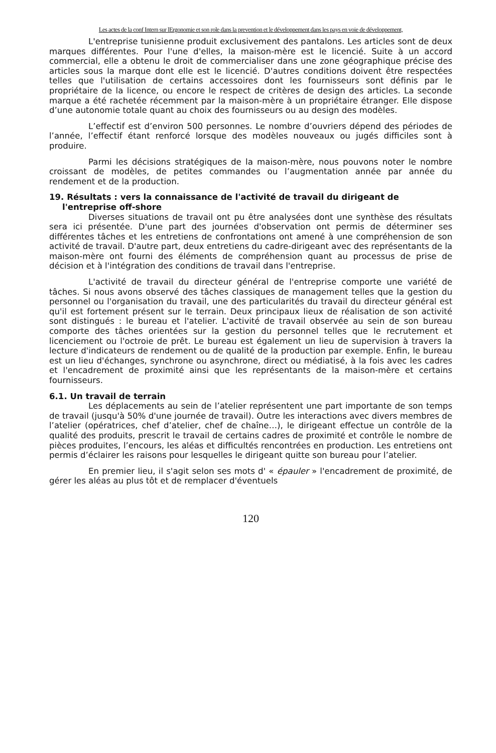Les actes de la conf Intern sur lErgonomie et son role dans la prevention et le développement dans les pays en voie de développement,
L'entreprise tunisienne produit exclusivement des pantalons. Les articles sont de deux marques différentes. Pour l'une d'elles, la maison-mère est le licencié. Suite à un accord commercial, elle a obtenu le droit de commercialiser dans une zone géographique précise des articles sous la marque dont elle est le licencié. D'autres conditions doivent être respectées telles que l'utilisation de certains accessoires dont les fournisseurs sont définis par le propriétaire de la licence, ou encore le respect de critères de design des articles. La seconde marque a été rachetée récemment par la maison-mère à un propriétaire étranger. Elle dispose d’une autonomie totale quant au choix des fournisseurs ou au design des modèles.
L’effectif est d’environ 500 personnes. Le nombre d’ouvriers dépend des périodes de l’année, l’effectif étant renforcé lorsque des modèles nouveaux ou jugés difficiles sont à produire.
Parmi les décisions stratégiques de la maison-mère, nous pouvons noter le nombre croissant de modèles, de petites commandes ou l’augmentation année par année du rendement et de la production.
19. Résultats : vers la connaissance de l'activité de travail du dirigeant de l'entreprise off-shore
Diverses situations de travail ont pu être analysées dont une synthèse des résultats sera ici présentée. D'une part des journées d'observation ont permis de déterminer ses différentes tâches et les entretiens de confrontations ont amené à une compréhension de son activité de travail. D'autre part, deux entretiens du cadre-dirigeant avec des représentants de la maison-mère ont fourni des éléments de compréhension quant au processus de prise de décision et à l'intégration des conditions de travail dans l'entreprise.
L'activité de travail du directeur général de l'entreprise comporte une variété de tâches. Si nous avons observé des tâches classiques de management telles que la gestion du personnel ou l'organisation du travail, une des particularités du travail du directeur général est qu'il est fortement présent sur le terrain. Deux principaux lieux de réalisation de son activité sont distingués : le bureau et l'atelier. L'activité de travail observée au sein de son bureau comporte des tâches orientées sur la gestion du personnel telles que le recrutement et licenciement ou l'octroie de prêt. Le bureau est également un lieu de supervision à travers la lecture d'indicateurs de rendement ou de qualité de la production par exemple. Enfin, le bureau est un lieu d'échanges, synchrone ou asynchrone, direct ou médiatisé, à la fois avec les cadres et l'encadrement de proximité ainsi que les représentants de la maison-mère et certains fournisseurs.
6.1. Un travail de terrain
Les déplacements au sein de l’atelier représentent une part importante de son temps de travail (jusqu'à 50% d'une journée de travail). Outre les interactions avec divers membres de l’atelier (opératrices, chef d’atelier, chef de chaîne…), le dirigeant effectue un contrôle de la qualité des produits, prescrit le travail de certains cadres de proximité et contrôle le nombre de pièces produites, l’encours, les aléas et difficultés rencontrées en production. Les entretiens ont permis d’éclairer les raisons pour lesquelles le dirigeant quitte son bureau pour l’atelier.
En premier lieu, il s'agit selon ses mots d' « épauler » l'encadrement de proximité, de gérer les aléas au plus tôt et de remplacer d'éventuels
120